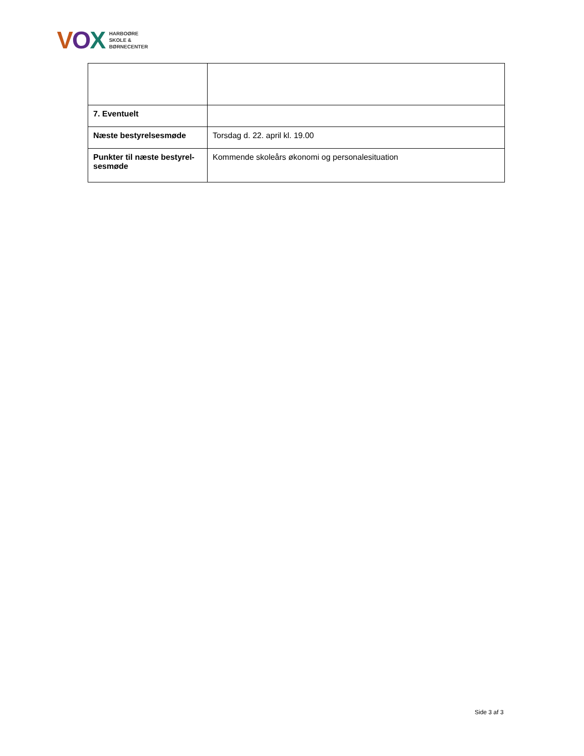VOX
HARBOØRE
SKOLE &
BØRNECENTER
| 7. Eventuelt | |
| Næste bestyrelsesmøde | Torsdag d. 22. april kl. 19.00 |
| Punkter til næste bestyrel-sesmøde | Kommende skoleårs økonomi og personalesituation |
Side 3 af 3